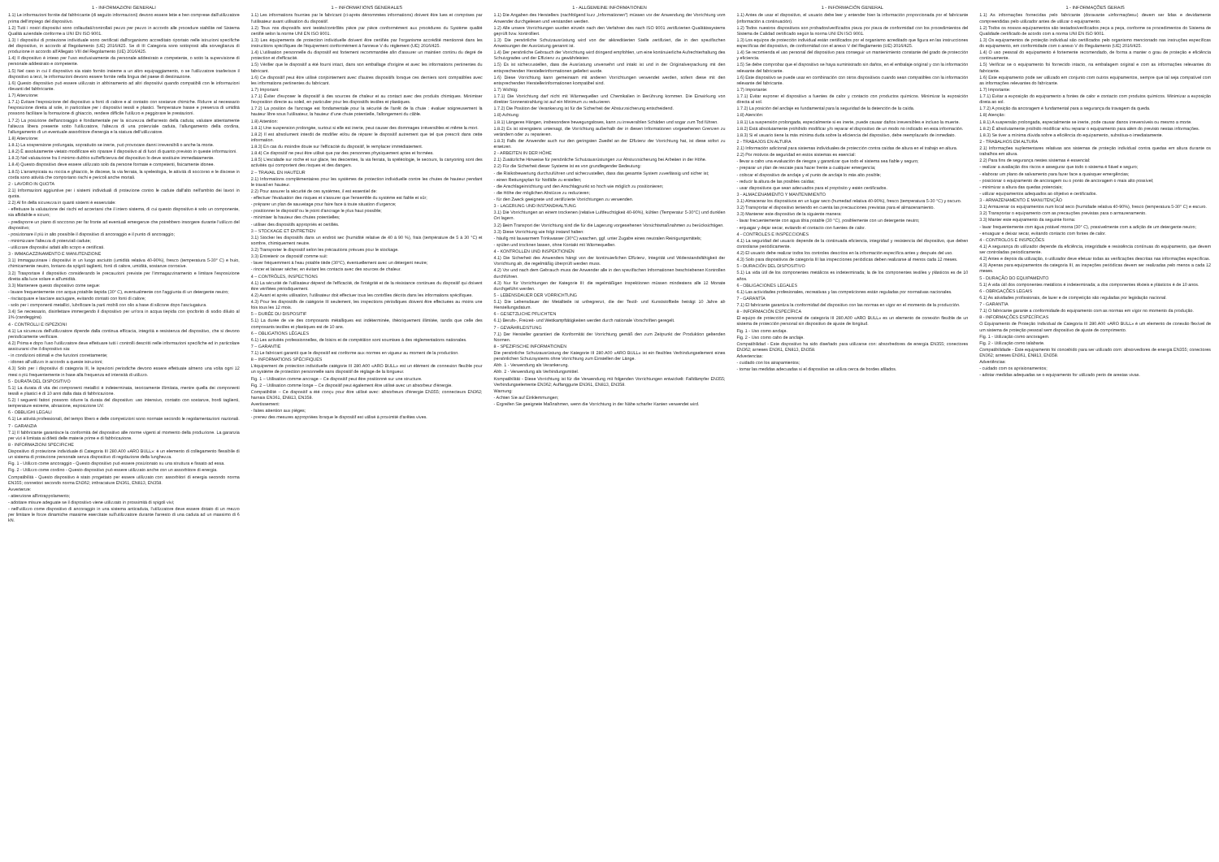1 - INFORMAZIONI GENERALI
1.1) Le informazioni fornite dal fabbricante (di seguito informazioni) devono essere lette e ben comprese dall'utilizzatore prima dell'impiego del dispositivo.
1.2) Tutti i nostri dispositivi sono collaudati/controllati pezzo per pezzo in accordo alle procedure stabilite nel Sistema Qualità aziendale conforme a UNI EN ISO 9001.
1.3) I dispositivi di protezione individuale sono certificati dall'organismo accreditato riportato nelle istruzioni specifiche del dispositivo, in accordo al Regolamento (UE) 2016/425. Se di III Categoria sono sottoposti alla sorveglianza di produzione in accordo all'Allegato VIII del Regolamento (UE) 2016/425.
1.4) Il dispositivo è inteso per l'uso esclusivamente da personale addestrato e competente, o sotto la supervisione di personale addestrato e competente.
1.5) Nel caso in cui il dispositivo sia stato fornito insieme a un altro equipaggiamento, o se l'utilizzatore trasferisce il dispositivo a terzi, le informazioni devono essere fornite nella lingua del paese di destinazione.
1.6) Questo dispositivo può essere utilizzato in abbinamento ad altri dispositivi quando compatibili con le informazioni rilevanti del fabbricante.
1.7) Attenzione:
1.7.1) Evitare l'esposizione del dispositivo a fonti di calore e al contatto con sostanze chimiche. Ridurre al necessario l'esposizione diretta al sole, in particolare per i dispositivi tessili e plastici. Temperature basse e presenza di umidità possono facilitare la formazione di ghiaccio, rendere difficile l'utilizzo e peggiorare le prestazioni.
1.7.2) La posizione dell'ancoraggio è fondamentale per la sicurezza dell'arresto della caduta; valutare attentamente l'altezza libera presente sotto l'utilizzatore, l'altezza di una potenziale caduta, l'allungamento della cordina, l'allungamento di un eventuale assorbitore d'energia e la statura dell'utilizzatore.
1.8) Attenzione:
1.8.1) La sospensione prolungata, soprattutto se inerte, può provocare danni irreversibili o anche la morte.
1.8.2) È assolutamente vietato modificare e/o riparare il dispositivo al di fuori di quanto previsto in queste informazioni.
1.8.3) Nel valutazione fra il minimo dubbio sull'efficienza del dispositivo lo deve sostituire immediatamente.
1.8.4) Questo dispositivo deve essere utilizzato solo da persone formate e competenti, fisicamente idonee.
1.8.5) L'arrampicata su roccia e ghiaccio, le discese, la via ferrata, la speleologia, le attività di soccorso e le discese in corda sono attività che comportano rischi e pericoli anche mortali.
2 - LAVORO IN QUOTA
2.1) Informazioni aggiuntive per i sistemi individuali di protezione contro le cadute dall'alto nell'ambito dei lavori in quota.
2.2) Al fin della sicurezza in quanti sistemi è essenziale:
- effettuare la valutazione dei rischi ed accertarsi che il intero sistema, di cui questo dispositivo è solo un componente, sia affidabile e sicuro;
- predisporre un piano di soccorso per far fronte ad eventuali emergenze che potrebbero insorgere durante l'utilizzo del dispositivo;
- posizionare il più in alto possibile il dispositivo di ancoraggio e il punto di ancoraggio;
- minimizzare l'altezza di potenziali cadute;
- utilizzare dispositivi adatti allo scopo e certificati.
3 - IMMAGAZZINAMENTO E MANUTENZIONE
3.1) Immagazzinare i dispositivi in un luogo asciutto (umidità relativa 40-90%), fresco (temperatura 5-30° C) e buio, chimicamente neutro, lontano da spigoli taglienti, fonti di calore, umidità, sostanze corrosive.
3.2) Trasportare il dispositivo considerando le precauzioni previste per l'immagazzinamento e limitare l'esposizione diretta alla luce solare e all'umidità.
3.3) Mantenere questo dispositivo come segue:
- lavare frequentemente con acqua potabile tiepida (30° C), eventualmente con l'aggiunta di un detergente neutro;
- risciacquare e lasciare asciugare, evitando contatti con fonti di calore;
- solo per i componenti metallici, lubrificare la parti mobili con olio a base di silicone dopo l'asciugatura.
3.4) Se necessario, disinfettare immergendo il dispositivo per un'ora in acqua tiepida con ipoclorito di sodio diluito al 1% (candeggina).
4 - CONTROLLI E ISPEZIONI
4.1) La sicurezza dell'utilizzatore dipende dalla continua efficacia, integrità e resistenza del dispositivo, che si devono periodicamente verificare.
4.2) Prima e dopo l'uso l'utilizzatore deve effettuare tutti i controlli descritti nelle informazioni specifiche ed in particolare assicurarsi che il dispositivo sia:
- in condizioni ottimali e che funzioni correttamente;
- idoneo all'utilizzo in accordo a queste istruzioni;
4.3) Solo per i dispositivi di categoria III, le ispezioni periodiche devono essere effettuate almeno una volta ogni 12 mesi o più frequentemente in base alla frequenza ed intensità di utilizzo.
5 - DURATA DEL DISPOSITIVO
5.1) La durata di vita dei componenti metallici è indeterminata, teoricamente illimitata, mentre quella dei componenti tessili e plastici è di 10 anni dalla data di fabbricazione.
5.2) I seguenti fattori possono ridurre la durata del dispositivo: uso intensivo, contatto con sostanze, bordi taglienti, temperature estreme, abrasione, esposizione UV.
6 - OBBLIGHI LEGALI
6.1) Le attività professionali, del tempo libero e delle competizioni sono normate secondo le regolamentazioni nazionali.
7 - GARANZIA
7.1) Il fabbricante garantisce la conformità del dispositivo alle norme vigenti al momento della produzione. La garanzia per vizi è limitata ai difetti delle materie prime e di fabbricazione.
8 - INFORMAZIONI SPECIFICHE
Dispositivo di protezione individuale di Categoria III 280.A00 «ARO BULL»: è un elemento di collegamento flessibile di un sistema di protezione personale senza dispositivo di regolazione della lunghezza.
Fig. 1 - Utilizzo come ancoraggio - Questo dispositivo può essere posizionato su una struttura e fissato ad essa.
Fig. 2 - Utilizzo come cordino - Questo dispositivo può essere utilizzato anche con un assorbitore di energia.
Compatibilità - Questo dispositivo è stato progettato per essere utilizzato con: assorbitori di energia secondo norma EN355; connettori secondo norma EN362; imbracature EN361, EN813, EN358.
Avvertenze:
- attenzione all'intrappolamento;
- adottare misure adeguate se il dispositivo viene utilizzato in prossimità di spigoli vivi;
- nell'utilizzo come dispositivo di ancoraggio in una sistema anticaduta, l'utilizzatore deve essere dotato di un mezzo per limitare le forze dinamiche massime esercitate sull'utilizzatore durante l'arresto di una caduta ad un massimo di 6 kN.
1 – INFORMATIONS GÉNÉRALES
1.1) Les informations fournies par le fabricant (ci-après dénommées informations) doivent être lues et comprises par l'utilisateur avant utilisation du dispositif.
1.2) Tous nos dispositifs sont testés/contrôlés pièce par pièce conformément aux procédures du Système qualité certifié selon la norme UNI EN ISO 9001.
1.3) Les équipements de protection individuelle doivent être certifiés par l'organisme accrédité mentionné dans les instructions spécifiques de l'équipement conformément à l'annexe V du règlement (UE) 2016/425.
1.4) L'utilisation personnelle du dispositif est fortement recommandée afin d'assurer un maintien continu du degré de protection et d'efficacité.
1.5) Vérifier que le dispositif a été fourni intact, dans son emballage d'origine et avec les informations pertinentes du fabricant.
1.6) Ce dispositif peut être utilisé conjointement avec d'autres dispositifs lorsque ces derniers sont compatibles avec les informations pertinentes du fabricant.
1.7) Important:
1.7.1) Éviter d'exposer le dispositif à des sources de chaleur et au contact avec des produits chimiques. Minimiser l'exposition directe au soleil, en particulier pour les dispositifs textiles et plastiques.
1.7.2) La position de l'ancrage est fondamentale pour la sécurité de l'arrêt de la chute : évaluer soigneusement la hauteur libre sous l'utilisateur, la hauteur d'une chute potentielle, l'allongement du câble.
1.8) Attention:
1.8.1) Une suspension prolongée, surtout si elle est inerte, peut causer des dommages irréversibles et même la mort.
1.8.2) Il est absolument interdit de modifier et/ou de réparer le dispositif autrement que tel que prescrit dans cette information.
1.8.3) En cas du moindre doute sur l'efficacité du dispositif, le remplacer immédiatement.
1.8.4) Ce dispositif ne peut être utilisé que par des personnes physiquement aptes et formées.
1.8.5) L'escalade sur roche et sur glace, les descentes, la via ferrata, la spéléologie, le secours, la canyoning sont des activités qui comportent des risques et des dangers.
2 – TRAVAIL EN HAUTEUR
2.1) Informations complémentaires pour les systèmes de protection individuelle contre les chutes de hauteur pendant le travail en hauteur.
2.2) Pour assurer la sécurité de ces systèmes, il est essentiel de:
- effectuer l'évaluation des risques et s'assurer que l'ensemble du système est fiable et sûr;
- préparer un plan de sauvetage pour faire face à toute situation d'urgence;
- positionner le dispositif ou le point d'ancrage le plus haut possible;
- minimiser la hauteur des chutes potentielles;
- utiliser des dispositifs appropriés et certifiés.
3 – STOCKAGE ET ENTRETIEN
3.1) Stocker les dispositifs dans un endroit sec (humidité relative de 40 à 90 %), frais (température de 5 à 30 °C) et sombre, chimiquement neutre.
3.2) Transporter le dispositif selon les précautions prévues pour le stockage.
3.3) Entretenir ce dispositif comme suit:
- laver fréquemment à l'eau potable tiède (30°C), éventuellement avec un détergent neutre;
- rincer et laisser sécher, en évitant les contacts avec des sources de chaleur.
4 – CONTRÔLES, INSPECTIONS
4.1) La sécurité de l'utilisateur dépend de l'efficacité, de l'intégrité et de la résistance continues du dispositif qui doivent être vérifiées périodiquement.
4.2) Avant et après utilisation, l'utilisateur doit effectuer tous les contrôles décrits dans les informations spécifiques.
4.3) Pour les dispositifs de catégorie III seulement, les inspections périodiques doivent être effectuées au moins une fois tous les 12 mois.
5 – DURÉE DU DISPOSITIF
5.1) La durée de vie des composants métalliques est indéterminée, théoriquement illimitée, tandis que celle des composants textiles et plastiques est de 10 ans.
6 – OBLIGATIONS LÉGALES
6.1) Les activités professionnelles, de loisirs et de compétition sont soumises à des réglementations nationales.
7 – GARANTIE
7.1) Le fabricant garantit que le dispositif est conforme aux normes en vigueur au moment de la production.
8 – INFORMATIONS SPÉCIFIQUES
L'équipement de protection individuelle catégorie III 280.A00 «ARO BULL» est un élément de connexion flexible pour un système de protection personnelle sans dispositif de réglage de la longueur.
Fig. 1 – Utilisation comme ancrage – Ce dispositif peut être positionné sur une structure.
Fig. 2 – Utilisation comme longe – Ce dispositif peut également être utilisé avec un absorbeur d'énergie.
Compatibilité – Ce dispositif a été conçu pour être utilisé avec: absorbeurs d'énergie EN355; connecteurs EN362; harnais EN361, EN813, EN358.
Avertissement:
- faites attention aux pièges;
- prenez des mesures appropriées lorsque le dispositif est utilisé à proximité d'arêtes vives.
1 - ALLGEMEINE INFORMATIONEN
1.1) Die Angaben des Herstellers (nachfolgend kurz „Informationen") müssen vor der Anwendung der Vorrichtung vom Anwender durchgelesen und verstanden werden.
1.2) Alle unsere Vorrichtungen wurden einzeln nach den Verfahren des nach ISO 9001 zertifizierten Qualitätssystems geprüft bzw. kontrolliert.
1.3) Die persönliche Schutzausrüstung wird von der akkreditierten Stelle zertifiziert, die in den spezifischen Anweisungen der Ausrüstung genannt ist.
1.4) Der persönliche Gebrauch der Vorrichtung wird dringend empfohlen, um eine kontinuierliche Aufrechterhaltung des Schutzgrades und der Effizienz zu gewährleisten.
1.5) Es ist sicherzustellen, dass die Ausrüstung unversehrt und intakt ist und in der Originalverpackung mit den entsprechenden Herstellerinformationen geliefert wurde.
1.6) Diese Vorrichtung kann gemeinsam mit anderen Vorrichtungen verwendet werden, sofern diese mit den entsprechenden Herstellerinformationen kompatibel sind.
1.7) Wichtig:
1.7.1) Die Vorrichtung darf nicht mit Wärmequellen und Chemikalien in Berührung kommen. Die Einwirkung von direkter Sonnenstrahlung ist auf ein Minimum zu reduzieren.
1.7.2) Die Position der Verankerung ist für die Sicherheit der Absturzsicherung entscheidend.
1.8) Achtung:
1.8.1) Längeres Hängen, insbesondere bewegungsloses, kann zu irreversiblen Schäden und sogar zum Tod führen.
1.8.2) Es ist strengstens untersagt, die Vorrichtung außerhalb der in diesen Informationen vorgesehenen Grenzen zu verändern oder zu reparieren.
1.8.3) Falls der Anwender auch nur den geringsten Zweifel an der Effizienz der Vorrichtung hat, ist diese sofort zu ersetzen.
2 - ARBEITEN IN DER HÖHE
2.1) Zusätzliche Hinweise für persönliche Schutzausrüstungen zur Absturzsicherung bei Arbeiten in der Höhe.
2.2) Für die Sicherheit dieser Systeme ist es von grundlegender Bedeutung:
- die Risikobewertung durchzuführen und sicherzustellen, dass das gesamte System zuverlässig und sicher ist;
- einen Rettungsplan für Notfälle zu erstellen;
- die Anschlageinrichtung und den Anschlagpunkt so hoch wie möglich zu positionieren;
- die Höhe der möglichen Abstürze zu reduzieren;
- für den Zweck geeignete und zertifizierte Vorrichtungen zu verwenden.
3 - LAGERUNG UND INSTANDHALTUNG
3.1) Die Vorrichtungen an einem trockenen (relative Luftfeuchtigkeit 40-90%), kühlen (Temperatur 5-30°C) und dunklen Ort lagern.
3.2) Beim Transport der Vorrichtung sind die für die Lagerung vorgesehenen Vorsichtsmaßnahmen zu berücksichtigen.
3.3) Diese Vorrichtung wie folgt instand halten:
- häufig mit lauwarmem Trinkwasser (30°C) waschen, ggf. unter Zugabe eines neutralen Reinigungsmittels;
- spülen und trocknen lassen, ohne Kontakt mit Wärmequellen.
4 - KONTROLLEN UND INSPEKTIONEN
4.1) Die Sicherheit des Anwenders hängt von der kontinuierlichen Effizienz, Integrität und Widerstandsfähigkeit der Vorrichtung ab, die regelmäßig überprüft werden muss.
4.2) Vor und nach dem Gebrauch muss der Anwender alle in den spezifischen Informationen beschriebenen Kontrollen durchführen.
4.3) Nur für Vorrichtungen der Kategorie III: die regelmäßigen Inspektionen müssen mindestens alle 12 Monate durchgeführt werden.
5 - LEBENSDAUER DER VORRICHTUNG
5.1) Die Lebensdauer der Metallteile ist unbegrenzt, die der Textil- und Kunststoffteile beträgt 10 Jahre ab Herstellungsdatum.
6 - GESETZLICHE PFLICHTEN
6.1) Berufs-, Freizeit- und Wettkampftätigkeiten werden durch nationale Vorschriften geregelt.
7 - GEWÄHRLEISTUNG
7.1) Der Hersteller garantiert die Konformität der Vorrichtung gemäß den zum Zeitpunkt der Produktion geltenden Normen.
8 - SPEZIFISCHE INFORMATIONEN
Die persönliche Schutzausrüstung der Kategorie III 280.A00 «ARO BULL» ist ein flexibles Verbindungselement eines persönlichen Schutzsystems ohne Vorrichtung zum Einstellen der Länge.
Abb. 1 - Verwendung als Verankerung.
Abb. 2 - Verwendung als Verbindungsmittel.
Kompatibilität - Diese Vorrichtung ist für die Verwendung mit folgenden Vorrichtungen entwickelt: Falldämpfer EN355; Verbindungselemente EN362; Auffanggurte EN361, EN813, EN358.
Warnung:
- Achten Sie auf Einklemmungen;
- Ergreifen Sie geeignete Maßnahmen, wenn die Vorrichtung in der Nähe scharfer Kanten verwendet wird.
1 - INFORMACIÓN GENERAL
1.1) Antes de usar el dispositivo, el usuario debe leer y entender bien la información proporcionada por el fabricante (información a continuación).
1.2) Todos nuestros dispositivos son probados/verificados pieza por pieza de conformidad con los procedimientos del Sistema de Calidad certificado según la norma UNI EN ISO 9001.
1.3) Los equipos de protección individual están certificados por el organismo acreditado que figura en las instrucciones específicas del dispositivo, de conformidad con el anexo V del Reglamento (UE) 2016/425.
1.4) Se recomienda el uso personal del dispositivo para conseguir un mantenimiento constante del grado de protección y eficiencia.
1.5) Se debe comprobar que el dispositivo se haya suministrado sin daños, en el embalaje original y con la información relevante del fabricante.
1.6) Este dispositivo se puede usar en combinación con otros dispositivos cuando sean compatibles con la información relevante del fabricante.
1.7) Importante:
1.7.1) Evitar exponer el dispositivo a fuentes de calor y contacto con productos químicos. Minimizar la exposición directa al sol.
1.7.2) La posición del anclaje es fundamental para la seguridad de la detención de la caída.
1.8) Atención:
1.8.1) La suspensión prolongada, especialmente si es inerte, puede causar daños irreversibles e incluso la muerte.
1.8.2) Está absolutamente prohibido modificar y/o reparar el dispositivo de un modo no indicado en esta información.
1.8.3) Si el usuario tiene la más mínima duda sobre la eficiencia del dispositivo, debe reemplazarlo de inmediato.
2 - TRABAJOS EN ALTURA
2.1) Información adicional para sistemas individuales de protección contra caídas de altura en el trabajo en altura.
2.2) Por motivos de seguridad en estos sistemas es esencial:
- llevar a cabo una evaluación de riesgos y garantizar que todo el sistema sea fiable y seguro;
- preparar un plan de rescate para hacer frente a cualquier emergencia;
- colocar el dispositivo de anclaje y el punto de anclaje lo más alto posible;
- reducir la altura de las posibles caídas;
- usar dispositivos que sean adecuados para el propósito y estén certificados.
3 - ALMACENAMIENTO Y MANTENIMIENTO
3.1) Almacenar los dispositivos en un lugar seco (humedad relativa 40-90%), fresco (temperatura 5-30 °C) y oscuro.
3.2) Transportar el dispositivo teniendo en cuenta las precauciones previstas para el almacenamiento.
3.3) Mantener este dispositivo de la siguiente manera:
- lavar frecuentemente con agua tibia potable (30 °C), posiblemente con un detergente neutro;
- enjuagar y dejar secar, evitando el contacto con fuentes de calor.
4 - CONTROLES E INSPECCIONES
4.1) La seguridad del usuario depende de la continuada eficiencia, integridad y resistencia del dispositivo, que deben controlarse periódicamente.
4.2) El usuario debe realizar todos los controles descritos en la información específica antes y después del uso.
4.3) Solo para dispositivos de categoría III las inspecciones periódicas deben realizarse al menos cada 12 meses.
5 - DURACIÓN DEL DISPOSITIVO
5.1) La vida útil de los componentes metálicos es indeterminada; la de los componentes textiles y plásticos es de 10 años.
6 - OBLIGACIONES LEGALES
6.1) Las actividades profesionales, recreativas y las competiciones están reguladas por normativas nacionales.
7 - GARANTÍA
7.1) El fabricante garantiza la conformidad del dispositivo con las normas en vigor en el momento de la producción.
8 - INFORMACIÓN ESPECÍFICA
El equipo de protección personal de categoría III 280.A00 «ARO BULL» es un elemento de conexión flexible de un sistema de protección personal sin dispositivo de ajuste de longitud.
Fig. 1 - Uso como anclaje.
Fig. 2 - Uso como cabo de anclaje.
Compatibilidad - Este dispositivo ha sido diseñado para utilizarse con: absorbedores de energía EN355; conectores EN362; arneses EN361, EN813, EN358.
Advertencias:
- cuidado con los atrapamientos;
- tomar las medidas adecuadas si el dispositivo se utiliza cerca de bordes afilados.
1 - INFORMAÇÕES GERAIS
1.1) As informações fornecidas pelo fabricante (doravante «informações») devem ser lidas e devidamente compreendidas pelo utilizador antes de utilizar o equipamento.
1.2) Todos os nossos equipamentos são testados/verificados peça a peça, conforme os procedimentos do Sistema de Qualidade certificado de acordo com a norma UNI EN ISO 9001.
1.3) Os equipamentos de proteção individual são certificados pelo organismo mencionado nas instruções específicas do equipamento, em conformidade com o anexo V do Regulamento (UE) 2016/425.
1.4) O uso pessoal do equipamento é fortemente recomendado, de forma a manter o grau de proteção e eficiência continuamente.
1.5) Verificar se o equipamento foi fornecido intacto, na embalagem original e com as informações relevantes do fabricante.
1.6) Este equipamento pode ser utilizado em conjunto com outros equipamentos, sempre que tal seja compatível com as informações relevantes do fabricante.
1.7) Importante:
1.7.1) Evitar a exposição do equipamento a fontes de calor e contacto com produtos químicos. Minimizar a exposição direta ao sol.
1.7.2) A posição da ancoragem é fundamental para a segurança da travagem da queda.
1.8) Atenção:
1.8.1) A suspensão prolongada, especialmente se inerte, pode causar danos irreversíveis ou mesmo a morte.
1.8.2) É absolutamente proibido modificar e/ou reparar o equipamento para além do previsto nestas informações.
1.8.3) Se tiver a mínima dúvida sobre a eficiência do equipamento, substitua-o imediatamente.
2 - TRABALHOS EM ALTURA
2.1) Informações suplementares relativas aos sistemas de proteção individual contra quedas em altura durante os trabalhos em altura.
2.2) Para fins de segurança nestes sistemas é essencial:
- realizar a avaliação dos riscos e assegurar que todo o sistema é fiável e seguro;
- elaborar um plano de salvamento para fazer face a quaisquer emergências;
- posicionar o equipamento de ancoragem ou o ponto de ancoragem o mais alto possível;
- minimizar a altura das quedas potenciais;
- utilizar equipamentos adequados ao objetivo e certificados.
3 - ARMAZENAMENTO E MANUTENÇÃO
3.1) Armazenar os equipamentos num local seco (humidade relativa 40-90%), fresco (temperatura 5-30° C) e escuro.
3.2) Transportar o equipamento com as precauções previstas para o armazenamento.
3.3) Manter este equipamento da seguinte forma:
- lavar frequentemente com água potável morna (30° C), possivelmente com a adição de um detergente neutro;
- enxaguar e deixar secar, evitando contacto com fontes de calor.
4 - CONTROLOS E INSPEÇÕES
4.1) A segurança do utilizador depende da eficiência, integridade e resistência contínuas do equipamento, que devem ser controladas periodicamente.
4.2) Antes e depois da utilização, o utilizador deve efetuar todas as verificações descritas nas informações específicas.
4.3) Apenas para equipamentos da categoria III, as inspeções periódicas devem ser realizadas pelo menos a cada 12 meses.
5 - DURAÇÃO DO EQUIPAMENTO
5.1) A vida útil dos componentes metálicos é indeterminada; a dos componentes têxteis e plásticos é de 10 anos.
6 - OBRIGAÇÕES LEGAIS
6.1) As atividades profissionais, de lazer e de competição são reguladas por legislação nacional.
7 - GARANTIA
7.1) O fabricante garante a conformidade do equipamento com as normas em vigor no momento da produção.
8 - INFORMAÇÕES ESPECÍFICAS
O Equipamento de Proteção Individual de Categoria III 280.A00 «ARO BULL» é um elemento de conexão flexível de um sistema de proteção pessoal sem dispositivo de ajuste de comprimento.
Fig. 1 - Utilização como ancoragem.
Fig. 2 - Utilização como talabarte.
Compatibilidade - Este equipamento foi concebido para ser utilizado com: absorvedores de energia EN355; conectores EN362; arneses EN361, EN813, EN358.
Advertências:
- cuidado com os aprisionamentos;
- adotar medidas adequadas se o equipamento for utilizado perto de arestas vivas.